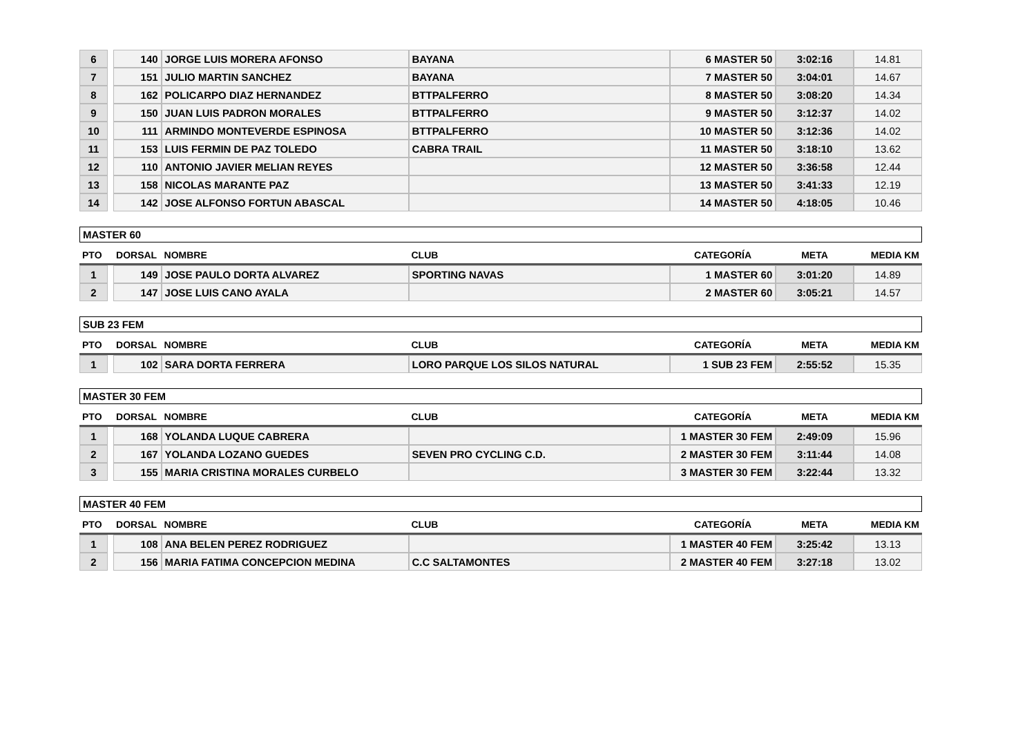| 6 | | 140 | JORGE LUIS MORERA AFONSO | BAYANA | 6 MASTER 50 | 3:02:16 | 14.81 |
| 7 | | 151 | JULIO MARTIN SANCHEZ | BAYANA | 7 MASTER 50 | 3:04:01 | 14.67 |
| 8 | | 162 | POLICARPO DIAZ HERNANDEZ | BTTPALFERRO | 8 MASTER 50 | 3:08:20 | 14.34 |
| 9 | | 150 | JUAN LUIS PADRON MORALES | BTTPALFERRO | 9 MASTER 50 | 3:12:37 | 14.02 |
| 10 | | 111 | ARMINDO MONTEVERDE ESPINOSA | BTTPALFERRO | 10 MASTER 50 | 3:12:36 | 14.02 |
| 11 | | 153 | LUIS FERMIN DE PAZ TOLEDO | CABRA TRAIL | 11 MASTER 50 | 3:18:10 | 13.62 |
| 12 | | 110 | ANTONIO JAVIER MELIAN REYES | | 12 MASTER 50 | 3:36:58 | 12.44 |
| 13 | | 158 | NICOLAS MARANTE PAZ | | 13 MASTER 50 | 3:41:33 | 12.19 |
| 14 | | 142 | JOSE ALFONSO FORTUN ABASCAL | | 14 MASTER 50 | 4:18:05 | 10.46 |
MASTER 60
| PTO | | DORSAL | NOMBRE | CLUB | CATEGORÍA | META | MEDIA KM |
| --- | --- | --- | --- | --- | --- | --- | --- |
| 1 | | 149 | JOSE PAULO DORTA ALVAREZ | SPORTING NAVAS | 1 MASTER 60 | 3:01:20 | 14.89 |
| 2 | | 147 | JOSE LUIS CANO AYALA | | 2 MASTER 60 | 3:05:21 | 14.57 |
SUB 23 FEM
| PTO | | DORSAL | NOMBRE | CLUB | CATEGORÍA | META | MEDIA KM |
| --- | --- | --- | --- | --- | --- | --- | --- |
| 1 | | 102 | SARA DORTA FERRERA | LORO PARQUE LOS SILOS NATURAL | 1 SUB 23 FEM | 2:55:52 | 15.35 |
MASTER 30 FEM
| PTO | | DORSAL | NOMBRE | CLUB | CATEGORÍA | META | MEDIA KM |
| --- | --- | --- | --- | --- | --- | --- | --- |
| 1 | | 168 | YOLANDA LUQUE CABRERA | | 1 MASTER 30 FEM | 2:49:09 | 15.96 |
| 2 | | 167 | YOLANDA LOZANO GUEDES | SEVEN PRO CYCLING C.D. | 2 MASTER 30 FEM | 3:11:44 | 14.08 |
| 3 | | 155 | MARIA CRISTINA MORALES CURBELO | | 3 MASTER 30 FEM | 3:22:44 | 13.32 |
MASTER 40 FEM
| PTO | | DORSAL | NOMBRE | CLUB | CATEGORÍA | META | MEDIA KM |
| --- | --- | --- | --- | --- | --- | --- | --- |
| 1 | | 108 | ANA BELEN PEREZ RODRIGUEZ | | 1 MASTER 40 FEM | 3:25:42 | 13.13 |
| 2 | | 156 | MARIA FATIMA CONCEPCION MEDINA | C.C SALTAMONTES | 2 MASTER 40 FEM | 3:27:18 | 13.02 |